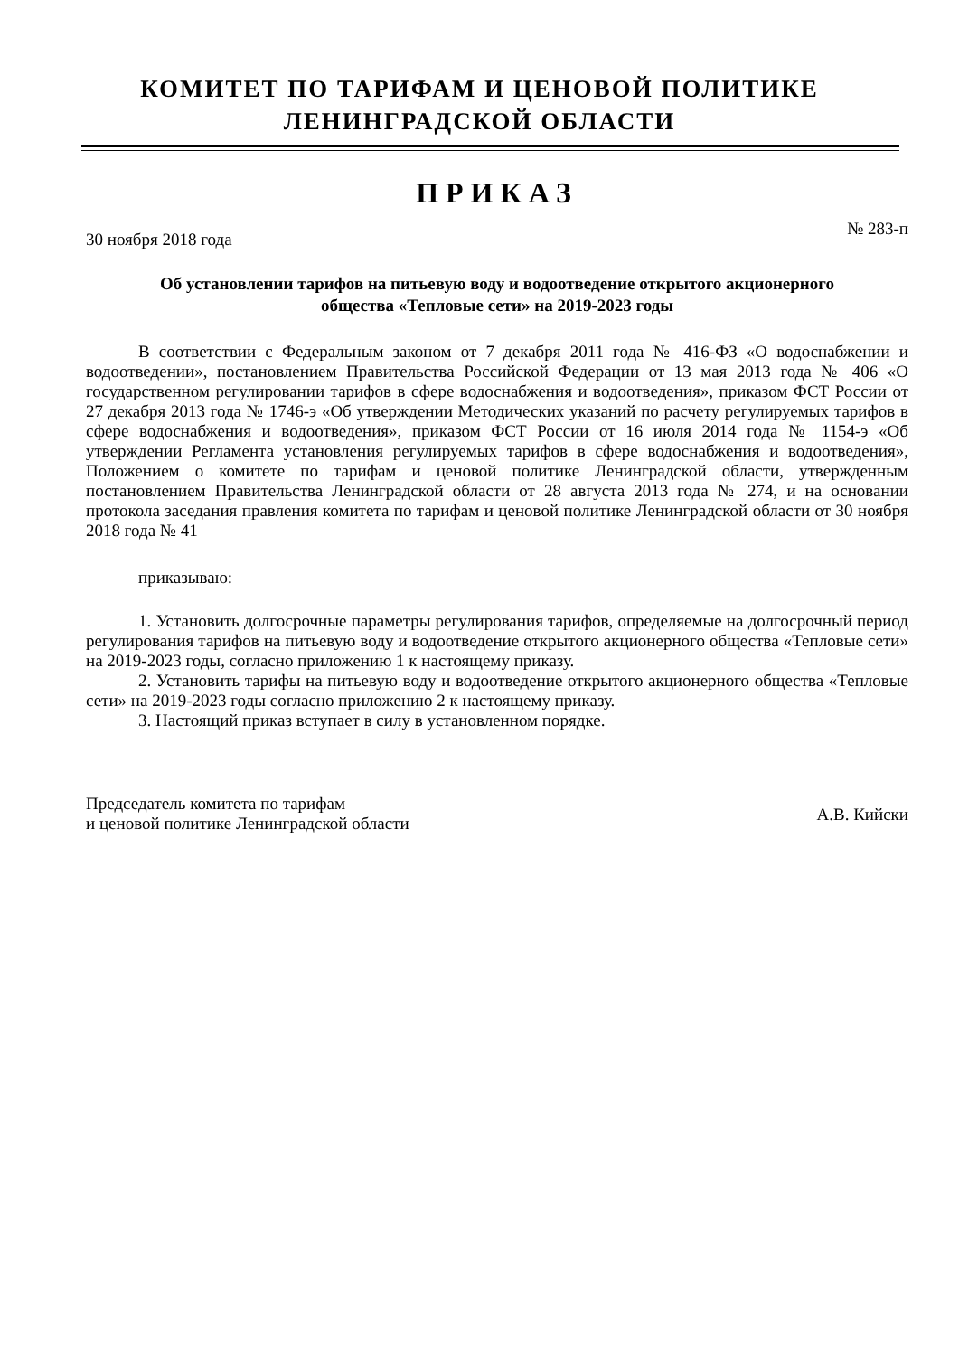КОМИТЕТ ПО ТАРИФАМ И ЦЕНОВОЙ ПОЛИТИКЕ
ЛЕНИНГРАДСКОЙ ОБЛАСТИ
ПРИКАЗ
30 ноября 2018 года № 283-п
Об установлении тарифов на питьевую воду и водоотведение открытого акционерного
общества «Тепловые сети» на 2019-2023 годы
В соответствии с Федеральным законом от 7 декабря 2011 года № 416-ФЗ «О водоснабжении и водоотведении», постановлением Правительства Российской Федерации от 13 мая 2013 года № 406 «О государственном регулировании тарифов в сфере водоснабжения и водоотведения», приказом ФСТ России от 27 декабря 2013 года № 1746-э «Об утверждении Методических указаний по расчету регулируемых тарифов в сфере водоснабжения и водоотведения», приказом ФСТ России от 16 июля 2014 года № 1154-э «Об утверждении Регламента установления регулируемых тарифов в сфере водоснабжения и водоотведения», Положением о комитете по тарифам и ценовой политике Ленинградской области, утвержденным постановлением Правительства Ленинградской области от 28 августа 2013 года № 274, и на основании протокола заседания правления комитета по тарифам и ценовой политике Ленинградской области от 30 ноября 2018 года № 41
приказываю:
1. Установить долгосрочные параметры регулирования тарифов, определяемые на долгосрочный период регулирования тарифов на питьевую воду и водоотведение открытого акционерного общества «Тепловые сети» на 2019-2023 годы, согласно приложению 1 к настоящему приказу.
2. Установить тарифы на питьевую воду и водоотведение открытого акционерного общества «Тепловые сети» на 2019-2023 годы согласно приложению 2 к настоящему приказу.
3. Настоящий приказ вступает в силу в установленном порядке.
Председатель комитета по тарифам
и ценовой политике Ленинградской области А.В. Кийски